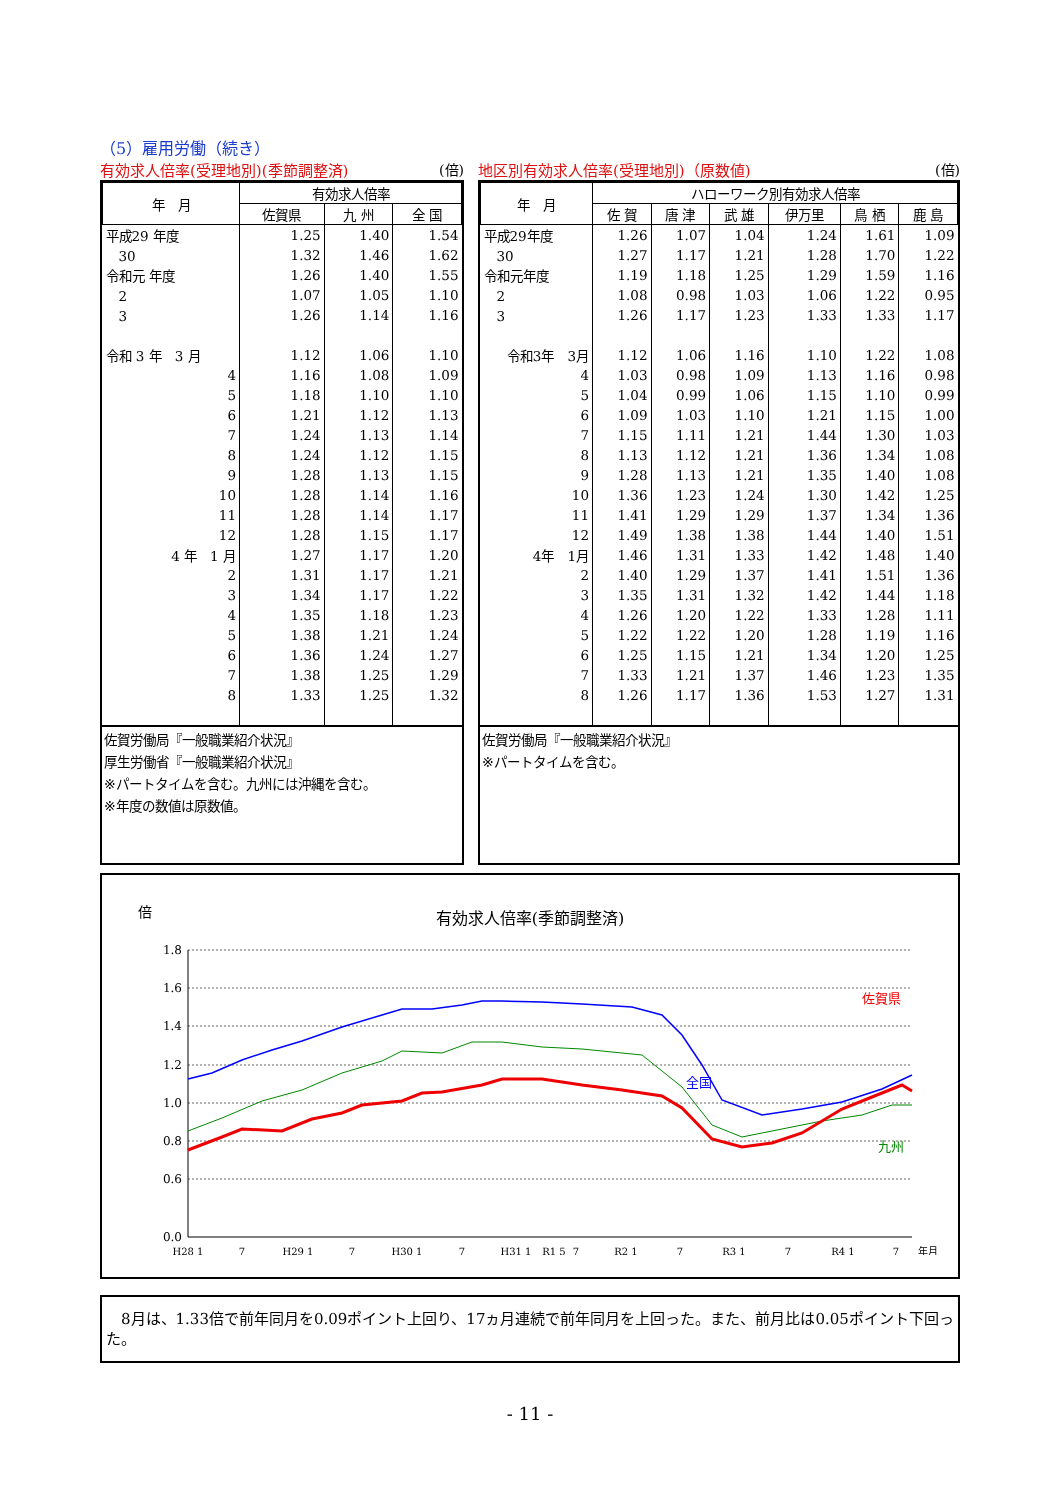（5）雇用労働（続き）
有効求人倍率(受理地別)(季節調整済) (倍)
| 年 月 | 有効求人倍率 | | |
| --- | --- | --- | --- |
| | 佐賀県 | 九 州 | 全 国 |
| 平成29 年度 | 1.25 | 1.40 | 1.54 |
| 30 | 1.32 | 1.46 | 1.62 |
| 令和元 年度 | 1.26 | 1.40 | 1.55 |
| 2 | 1.07 | 1.05 | 1.10 |
| 3 | 1.26 | 1.14 | 1.16 |
| 令和 3 年 3 月 | 1.12 | 1.06 | 1.10 |
| 4 | 1.16 | 1.08 | 1.09 |
| 5 | 1.18 | 1.10 | 1.10 |
| 6 | 1.21 | 1.12 | 1.13 |
| 7 | 1.24 | 1.13 | 1.14 |
| 8 | 1.24 | 1.12 | 1.15 |
| 9 | 1.28 | 1.13 | 1.15 |
| 10 | 1.28 | 1.14 | 1.16 |
| 11 | 1.28 | 1.14 | 1.17 |
| 12 | 1.28 | 1.15 | 1.17 |
| 4 年 1 月 | 1.27 | 1.17 | 1.20 |
| 2 | 1.31 | 1.17 | 1.21 |
| 3 | 1.34 | 1.17 | 1.22 |
| 4 | 1.35 | 1.18 | 1.23 |
| 5 | 1.38 | 1.21 | 1.24 |
| 6 | 1.36 | 1.24 | 1.27 |
| 7 | 1.38 | 1.25 | 1.29 |
| 8 | 1.33 | 1.25 | 1.32 |
佐賀労働局『一般職業紹介状況』
厚生労働省『一般職業紹介状況』
※パートタイムを含む。九州には沖縄を含む。
※年度の数値は原数値。
地区別有効求人倍率(受理地別)（原数値) (倍)
| 年 月 | ハローワーク別有効求人倍率 | | | | | |
| --- | --- | --- | --- | --- | --- | --- |
| | 佐 賀 | 唐 津 | 武 雄 | 伊万里 | 鳥 栖 | 鹿 島 |
| 平成29年度 | 1.26 | 1.07 | 1.04 | 1.24 | 1.61 | 1.09 |
| 30 | 1.27 | 1.17 | 1.21 | 1.28 | 1.70 | 1.22 |
| 令和元年度 | 1.19 | 1.18 | 1.25 | 1.29 | 1.59 | 1.16 |
| 2 | 1.08 | 0.98 | 1.03 | 1.06 | 1.22 | 0.95 |
| 3 | 1.26 | 1.17 | 1.23 | 1.33 | 1.33 | 1.17 |
| 令和3年 3月 | 1.12 | 1.06 | 1.16 | 1.10 | 1.22 | 1.08 |
| 4 | 1.03 | 0.98 | 1.09 | 1.13 | 1.16 | 0.98 |
| 5 | 1.04 | 0.99 | 1.06 | 1.15 | 1.10 | 0.99 |
| 6 | 1.09 | 1.03 | 1.10 | 1.21 | 1.15 | 1.00 |
| 7 | 1.15 | 1.11 | 1.21 | 1.44 | 1.30 | 1.03 |
| 8 | 1.13 | 1.12 | 1.21 | 1.36 | 1.34 | 1.08 |
| 9 | 1.28 | 1.13 | 1.21 | 1.35 | 1.40 | 1.08 |
| 10 | 1.36 | 1.23 | 1.24 | 1.30 | 1.42 | 1.25 |
| 11 | 1.41 | 1.29 | 1.29 | 1.37 | 1.34 | 1.36 |
| 12 | 1.49 | 1.38 | 1.38 | 1.44 | 1.40 | 1.51 |
| 4年 1月 | 1.46 | 1.31 | 1.33 | 1.42 | 1.48 | 1.40 |
| 2 | 1.40 | 1.29 | 1.37 | 1.41 | 1.51 | 1.36 |
| 3 | 1.35 | 1.31 | 1.32 | 1.42 | 1.44 | 1.18 |
| 4 | 1.26 | 1.20 | 1.22 | 1.33 | 1.28 | 1.11 |
| 5 | 1.22 | 1.22 | 1.20 | 1.28 | 1.19 | 1.16 |
| 6 | 1.25 | 1.15 | 1.21 | 1.34 | 1.20 | 1.25 |
| 7 | 1.33 | 1.21 | 1.37 | 1.46 | 1.23 | 1.35 |
| 8 | 1.26 | 1.17 | 1.36 | 1.53 | 1.27 | 1.31 |
佐賀労働局『一般職業紹介状況』
※パートタイムを含む。
倍
有効求人倍率(季節調整済)
1.8
1.6
1.4
1.2
1.0
0.8
0.6
0.0
佐賀県
全国
九州
H28 1
7
H29 1
7
H30 1
7
H31 1
R1 5
7
R2 1
7
R3 1
7
R4 1
7
年月
　8月は、1.33倍で前年同月を0.09ポイント上回り、17ヵ月連続で前年同月を上回った。また、前月比は0.05ポイント下回った。
- 11 -